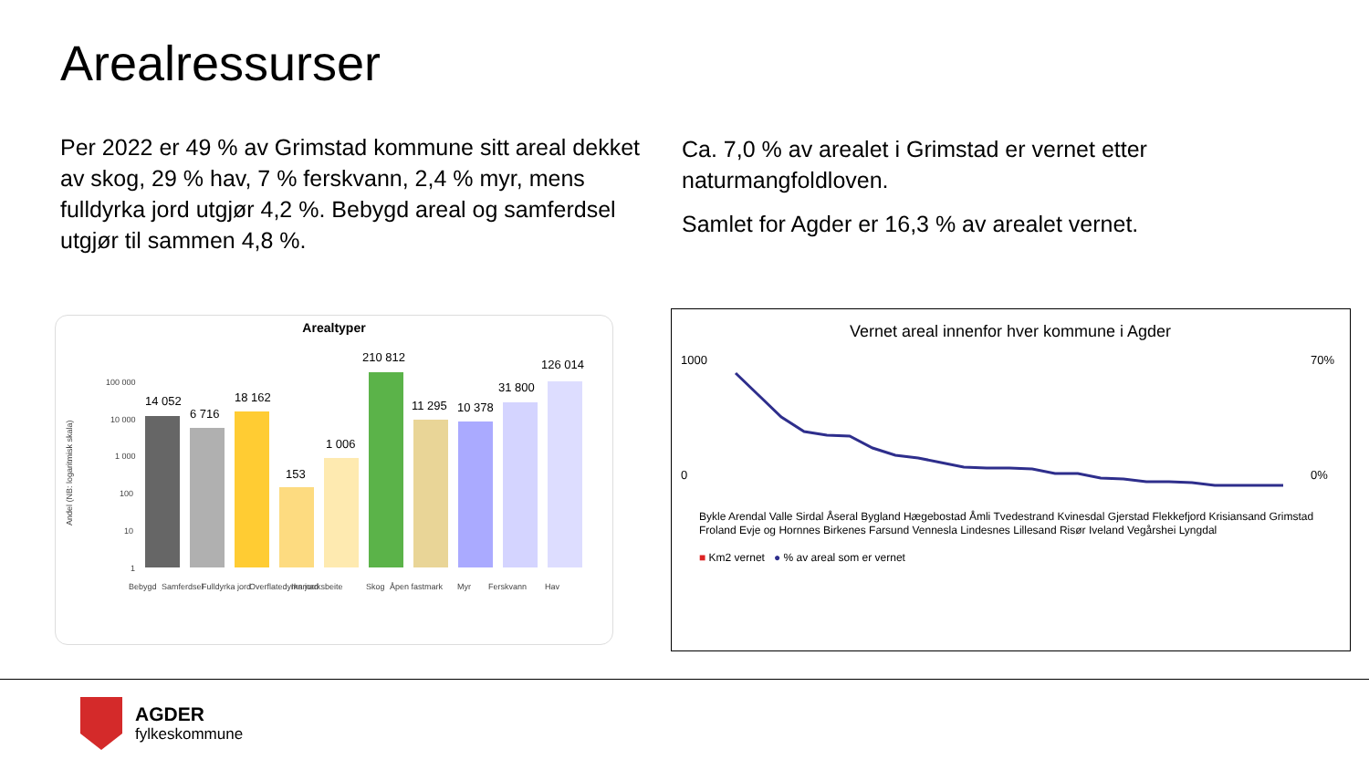Arealressurser
Per 2022 er 49 % av Grimstad kommune sitt areal dekket av skog, 29 % hav, 7 % ferskvann, 2,4 % myr, mens fulldyrka jord utgjør 4,2 %. Bebygd areal og samferdsel utgjør til sammen 4,8 %.
Ca. 7,0 % av arealet i Grimstad er vernet etter naturmangfoldloven.
Samlet for Agder er 16,3 % av arealet vernet.
Arealtyper
Andel (NB: logaritmisk skala)
100 000
10 000
1 000
100
10
1
14 052
6 716
18 162
153
1 006
210 812
11 295
10 378
31 800
126 014
Bebygd
Samferdsel
Fulldyrka jord
Overflatedyrka jord
Innmarksbeite
Skog
Åpen fastmark
Myr
Ferskvann
Hav
Vernet areal innenfor hver kommune i Agder
1000
0
70%
0%
Bykle Arendal Valle Sirdal Åseral Bygland Hægebostad Åmli Tvedestrand Kvinesdal Gjerstad Flekkefjord Krisiansand Grimstad Froland Evje og Hornnes Birkenes Farsund Vennesla Lindesnes Lillesand Risør Iveland Vegårshei Lyngdal
■ Km2 vernet ● % av areal som er vernet
AGDER
fylkeskommune